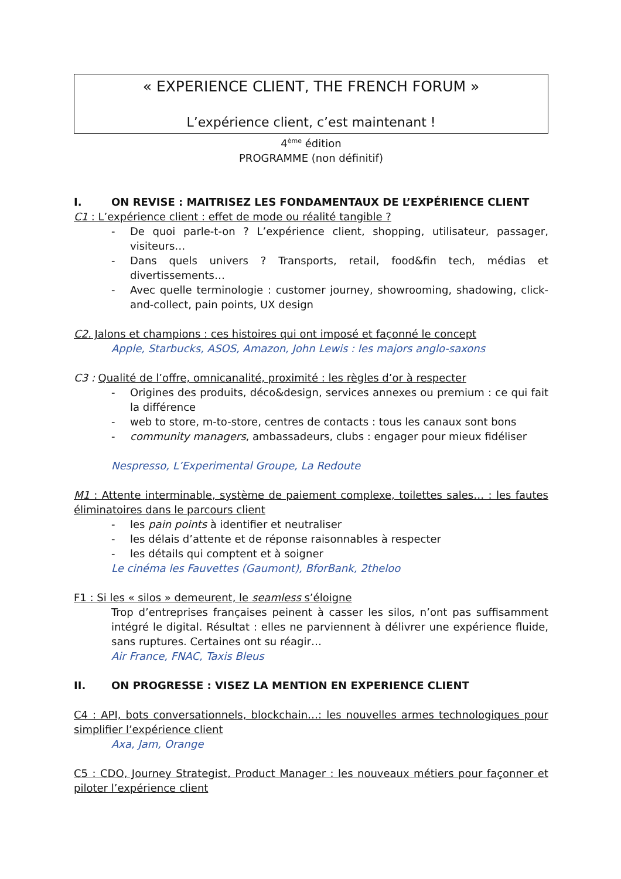« EXPERIENCE CLIENT, THE FRENCH FORUM »
L’expérience client, c’est maintenant !
4<sup>ème</sup> édition
PROGRAMME (non définitif)
I. ON REVISE : MAITRISEZ LES FONDAMENTAUX DE L’EXPÉRIENCE CLIENT
C1 : L’expérience client : effet de mode ou réalité tangible ?
- De quoi parle-t-on ? L’expérience client, shopping, utilisateur, passager, visiteurs…
- Dans quels univers ? Transports, retail, food&fin tech, médias et divertissements…
- Avec quelle terminologie : customer journey, showrooming, shadowing, click-and-collect, pain points, UX design
C2. Jalons et champions : ces histoires qui ont imposé et façonné le concept
Apple, Starbucks, ASOS, Amazon, John Lewis : les majors anglo-saxons
C3 : Qualité de l’offre, omnicanalité, proximité : les règles d’or à respecter
- Origines des produits, déco&design, services annexes ou premium : ce qui fait la différence
- web to store, m-to-store, centres de contacts : tous les canaux sont bons
- community managers, ambassadeurs, clubs : engager pour mieux fidéliser
Nespresso, L’Experimental Groupe, La Redoute
M1 : Attente interminable, système de paiement complexe, toilettes sales… : les fautes éliminatoires dans le parcours client
- les pain points à identifier et neutraliser
- les délais d’attente et de réponse raisonnables à respecter
- les détails qui comptent et à soigner
Le cinéma les Fauvettes (Gaumont), BforBank, 2theloo
F1 : Si les « silos » demeurent, le seamless s’éloigne
Trop d’entreprises françaises peinent à casser les silos, n’ont pas suffisamment intégré le digital. Résultat : elles ne parviennent à délivrer une expérience fluide, sans ruptures. Certaines ont su réagir…
Air France, FNAC, Taxis Bleus
II. ON PROGRESSE : VISEZ LA MENTION EN EXPERIENCE CLIENT
C4 : API, bots conversationnels, blockchain…: les nouvelles armes technologiques pour simplifier l’expérience client
Axa, Jam, Orange
C5 : CDO, Journey Strategist, Product Manager : les nouveaux métiers pour façonner et piloter l’expérience client